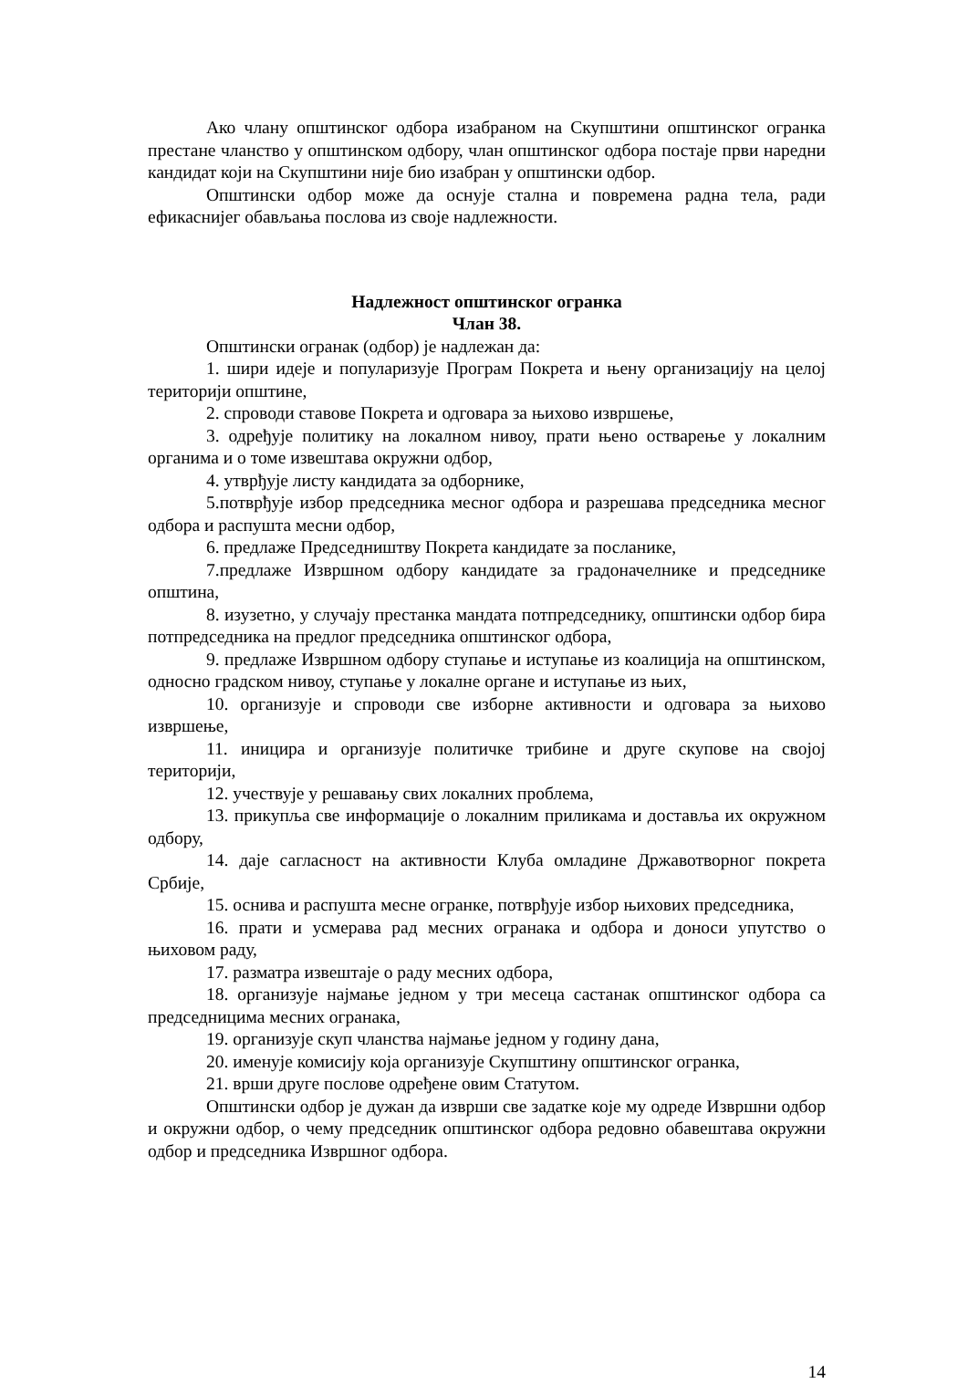Ако члану општинског одбора изабраном на Скупштини општинског огранка престане чланство у општинском одбору, члан општинског одбора постаје први наредни кандидат који на Скупштини није био изабран у општински одбор.
Општински одбор може да оснује стална и повремена радна тела, ради ефикаснијег обављања послова из своје надлежности.
Надлежност општинског огранка
Члан 38.
Општински огранак (одбор) је надлежан да:
1. шири идеје и популаризује Програм Покрета и њену организацију на целој територији општине,
2. спроводи ставове Покрета и одговара за њихово извршење,
3. одређује политику на локалном нивоу, прати њено остварење у локалним органима и о томе извештава окружни одбор,
4. утврђује листу кандидата за одборнике,
5.потврђује избор председника месног одбора и разрешава председника месног одбора и распушта месни одбор,
6. предлаже Председништву Покрета кандидате за посланике,
7.предлаже Извршном одбору кандидате за градоначелнике и председнике општина,
8. изузетно, у случају престанка мандата потпредседнику, општински одбор бира потпредседника на предлог председника општинског одбора,
9. предлаже Извршном одбору ступање и иступање из коалиција на општинском, односно градском нивоу, ступање у локалне органе и иступање из њих,
10. организује и спроводи све изборне активности и одговара за њихово извршење,
11. иницира и организује политичке трибине и друге скупове на својој територији,
12. учествује у решавању свих локалних проблема,
13. прикупља све информације о локалним приликама и доставља их окружном одбору,
14. даје сагласност на активности Клуба омладине Државотворног покрета Србије,
15. оснива и распушта месне огранке, потврђује избор њихових председника,
16. прати и усмерава рад месних огранака и одбора и доноси упутство о њиховом раду,
17. разматра извештаје о раду месних одбора,
18. организује најмање једном у три месеца састанак општинског одбора са председницима месних огранака,
19. организује скуп чланства најмање једном у годину дана,
20. именује комисију која организује Скупштину општинског огранка,
21. врши друге послове одређене овим Статутом.
Општински одбор је дужан да изврши све задатке које му одреде Извршни одбор и окружни одбор, о чему председник општинског одбора редовно обавештава окружни одбор и председника Извршног одбора.
14